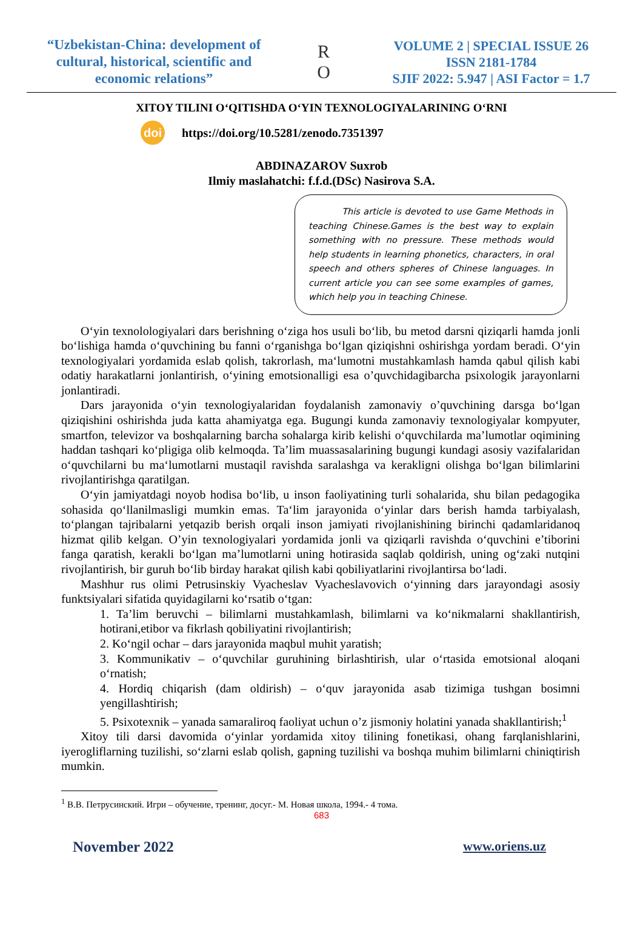“Uzbekistan-China: development of cultural, historical, scientific and economic relations”
R
O
VOLUME 2 | SPECIAL ISSUE 26
ISSN 2181-1784
SJIF 2022: 5.947 | ASI Factor = 1.7
XITOY TILINI O‘QITISHDA O‘YIN TEXNOLOGIYALARINING O‘RNI
doi https://doi.org/10.5281/zenodo.7351397
ABDINAZAROV Suxrob
Ilmiy maslahatchi: f.f.d.(DSc) Nasirova S.A.
This article is devoted to use Game Methods in teaching Chinese.Games is the best way to explain something with no pressure. These methods would help students in learning phonetics, characters, in oral speech and others spheres of Chinese languages. In current article you can see some examples of games, which help you in teaching Chinese.
O‘yin texnolologiyalari dars berishning o‘ziga hos usuli bo‘lib, bu metod darsni qiziqarli hamda jonli bo‘lishiga hamda o‘quvchining bu fanni o‘rganishga bo‘lgan qiziqishni oshirishga yordam beradi. O‘yin texnologiyalari yordamida eslab qolish, takrorlash, ma‘lumotni mustahkamlash hamda qabul qilish kabi odatiy harakatlarni jonlantirish, o‘yining emotsionalligi esa o’quvchidagibarcha psixologik jarayonlarni jonlantiradi.
Dars jarayonida o‘yin texnologiyalaridan foydalanish zamonaviy o’quvchining darsga bo‘lgan qiziqishini oshirishda juda katta ahamiyatga ega. Bugungi kunda zamonaviy texnologiyalar kompyuter, smartfon, televizor va boshqalarning barcha sohalarga kirib kelishi o‘quvchilarda ma’lumotlar oqimining haddan tashqari ko‘pligiga olib kelmoqda. Ta’lim muassasalarining bugungi kundagi asosiy vazifalaridan o‘quvchilarni bu ma‘lumotlarni mustaqil ravishda saralashga va kerakligni olishga bo‘lgan bilimlarini rivojlantirishga qaratilgan.
O‘yin jamiyatdagi noyob hodisa bo‘lib, u inson faoliyatining turli sohalarida, shu bilan pedagogika sohasida qo‘llanilmasligi mumkin emas. Ta‘lim jarayonida o‘yinlar dars berish hamda tarbiyalash, to‘plangan tajribalarni yetqazib berish orqali inson jamiyati rivojlanishining birinchi qadamlaridanoq hizmat qilib kelgan. O’yin texnologiyalari yordamida jonli va qiziqarli ravishda o‘quvchini e’tiborini fanga qaratish, kerakli bo‘lgan ma’lumotlarni uning hotirasida saqlab qoldirish, uning og‘zaki nutqini rivojlantirish, bir guruh bo‘lib birday harakat qilish kabi qobiliyatlarini rivojlantirsa bo‘ladi.
Mashhur rus olimi Petrusinskiy Vyacheslav Vyacheslavovich o‘yinning dars jarayondagi asosiy funktsiyalari sifatida quyidagilarni ko‘rsatib o‘tgan:
1. Ta’lim beruvchi – bilimlarni mustahkamlash, bilimlarni va ko‘nikmalarni shakllantirish, hotirani,etibor va fikrlash qobiliyatini rivojlantirish;
2. Ko‘ngil ochar – dars jarayonida maqbul muhit yaratish;
3. Kommunikativ – o‘quvchilar guruhining birlashtirish, ular o‘rtasida emotsional aloqani o‘rnatish;
4. Hordiq chiqarish (dam oldirish) – o‘quv jarayonida asab tizimiga tushgan bosimni yengillashtirish;
5. Psixotexnik – yanada samaraliroq faoliyat uchun o’z jismoniy holatini yanada shakllantirish;<sup>1</sup>
Xitoy tili darsi davomida o‘yinlar yordamida xitoy tilining fonetikasi, ohang farqlanishlarini, iyerogliflarning tuzilishi, so‘zlarni eslab qolish, gapning tuzilishi va boshqa muhim bilimlarni chiniqtirish mumkin.
<sup>1</sup> В.В. Петрусинский. Игри – обучение, тренинг, досуг.- М. Новая школа, 1994.- 4 тома.
683
November 2022 www.oriens.uz